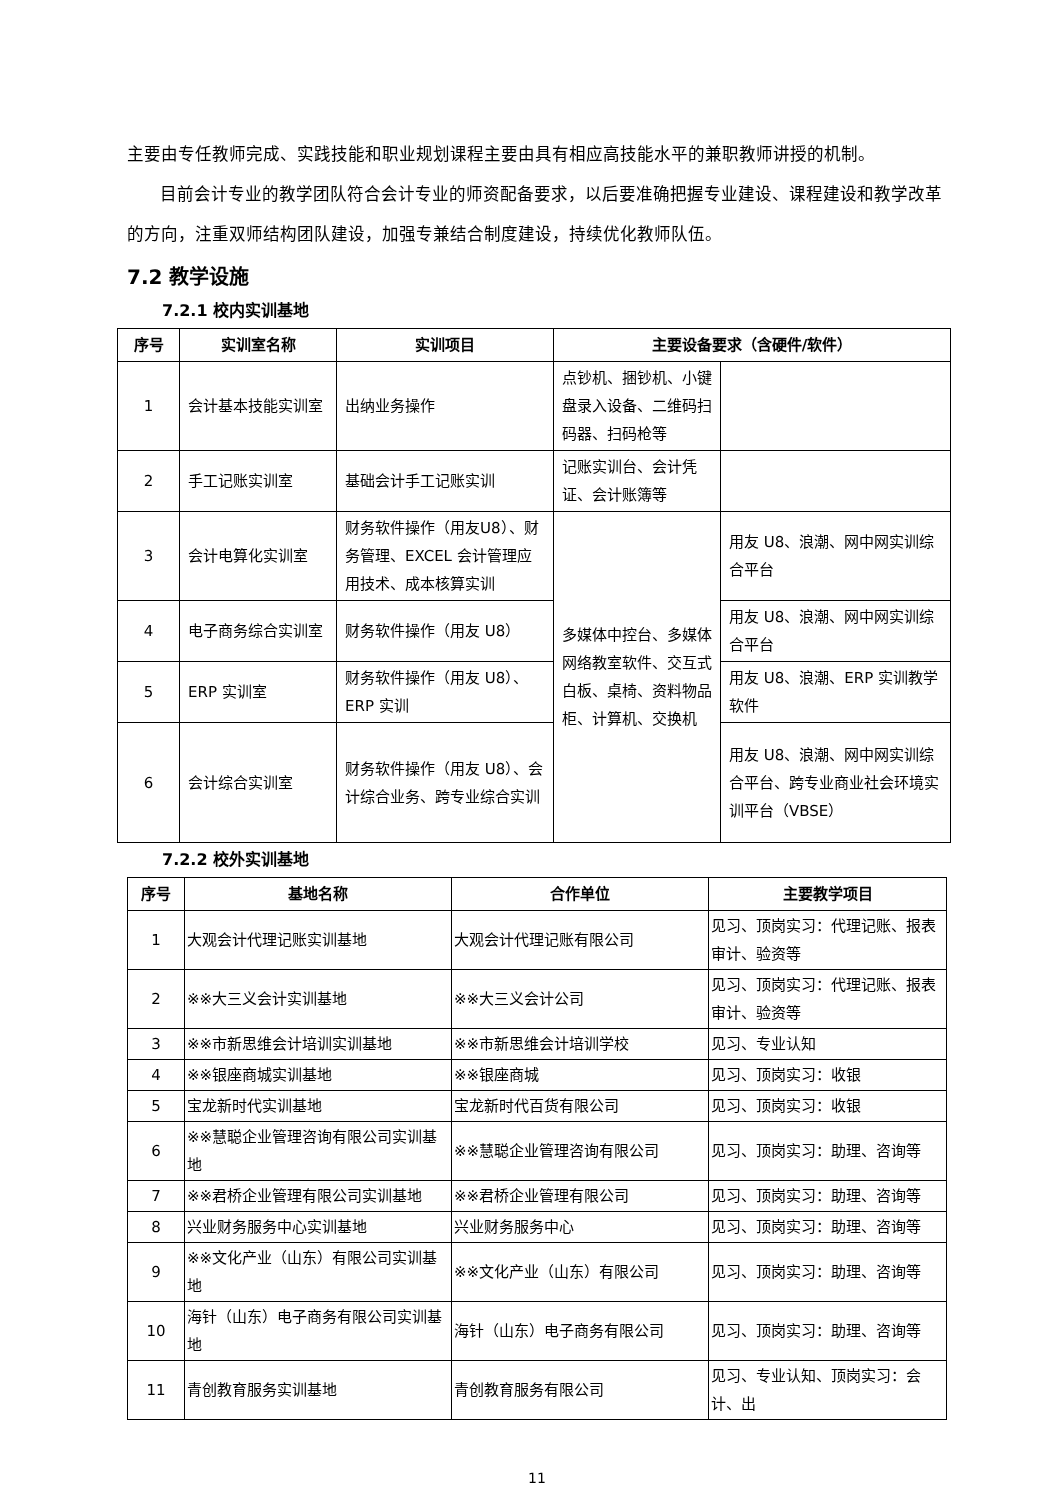主要由专任教师完成、实践技能和职业规划课程主要由具有相应高技能水平的兼职教师讲授的机制。
目前会计专业的教学团队符合会计专业的师资配备要求，以后要准确把握专业建设、课程建设和教学改革的方向，注重双师结构团队建设，加强专兼结合制度建设，持续优化教师队伍。
7.2 教学设施
7.2.1 校内实训基地
| 序号 | 实训室名称 | 实训项目 | 主要设备要求（含硬件/软件） | |
| --- | --- | --- | --- | --- |
| 1 | 会计基本技能实训室 | 出纳业务操作 | 点钞机、捆钞机、小键盘录入设备、二维码扫码器、扫码枪等 | |
| 2 | 手工记账实训室 | 基础会计手工记账实训 | 记账实训台、会计凭证、会计账簿等 | |
| 3 | 会计电算化实训室 | 财务软件操作（用友U8）、财务管理、EXCEL 会计管理应用技术、成本核算实训 | 多媒体中控台、多媒体网络教室软件、交互式白板、桌椅、资料物品柜、计算机、交换机 | 用友 U8、浪潮、网中网实训综合平台 |
| 4 | 电子商务综合实训室 | 财务软件操作（用友 U8） | | 用友 U8、浪潮、网中网实训综合平台 |
| 5 | ERP 实训室 | 财务软件操作（用友 U8）、ERP 实训 | | 用友 U8、浪潮、ERP 实训教学软件 |
| 6 | 会计综合实训室 | 财务软件操作（用友 U8）、会计综合业务、跨专业综合实训 | | 用友 U8、浪潮、网中网实训综合平台、跨专业商业社会环境实训平台（VBSE） |
7.2.2 校外实训基地
| 序号 | 基地名称 | 合作单位 | 主要教学项目 |
| --- | --- | --- | --- |
| 1 | 大观会计代理记账实训基地 | 大观会计代理记账有限公司 | 见习、顶岗实习：代理记账、报表审计、验资等 |
| 2 | ※※大三义会计实训基地 | ※※大三义会计公司 | 见习、顶岗实习：代理记账、报表审计、验资等 |
| 3 | ※※市新思维会计培训实训基地 | ※※市新思维会计培训学校 | 见习、专业认知 |
| 4 | ※※银座商城实训基地 | ※※银座商城 | 见习、顶岗实习：收银 |
| 5 | 宝龙新时代实训基地 | 宝龙新时代百货有限公司 | 见习、顶岗实习：收银 |
| 6 | ※※慧聪企业管理咨询有限公司实训基地 | ※※慧聪企业管理咨询有限公司 | 见习、顶岗实习：助理、咨询等 |
| 7 | ※※君桥企业管理有限公司实训基地 | ※※君桥企业管理有限公司 | 见习、顶岗实习：助理、咨询等 |
| 8 | 兴业财务服务中心实训基地 | 兴业财务服务中心 | 见习、顶岗实习：助理、咨询等 |
| 9 | ※※文化产业（山东）有限公司实训基地 | ※※文化产业（山东）有限公司 | 见习、顶岗实习：助理、咨询等 |
| 10 | 海针（山东）电子商务有限公司实训基地 | 海针（山东）电子商务有限公司 | 见习、顶岗实习：助理、咨询等 |
| 11 | 青创教育服务实训基地 | 青创教育服务有限公司 | 见习、专业认知、顶岗实习：会计、出 |
11